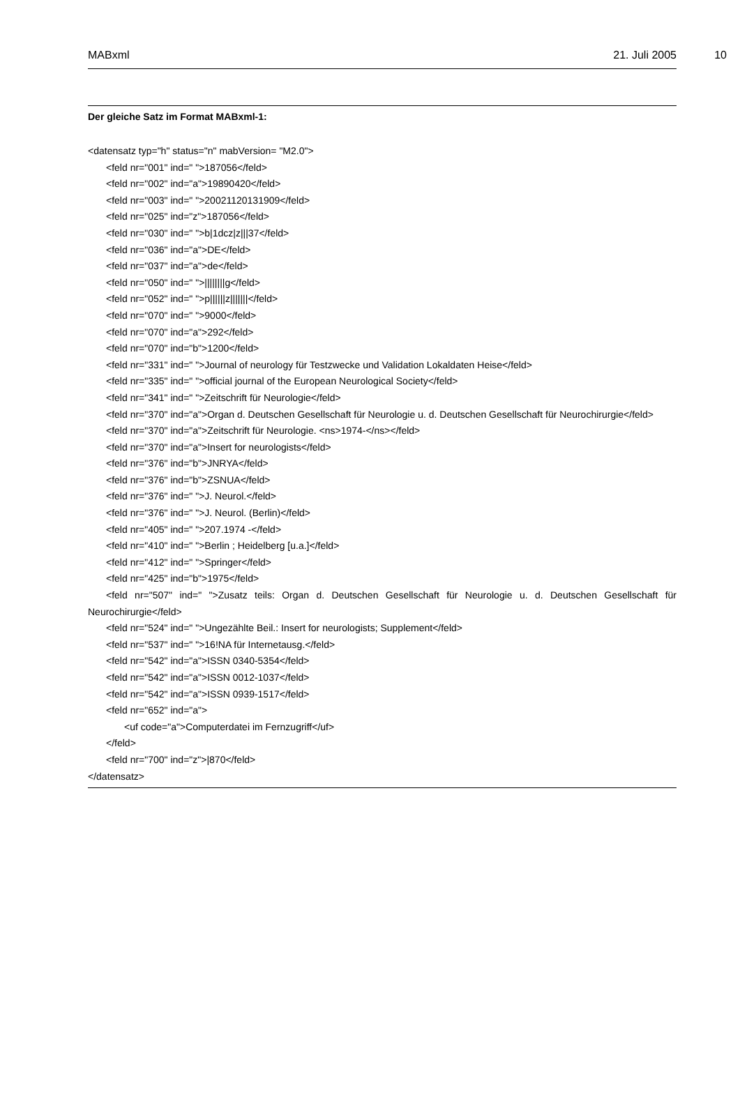MABxml 21. Juli 2005 10
Der gleiche Satz im Format MABxml-1:
<datensatz typ="h" status="n" mabVersion= "M2.0">
<feld nr="001" ind=" ">187056</feld>
<feld nr="002" ind="a">19890420</feld>
<feld nr="003" ind=" ">20021120131909</feld>
<feld nr="025" ind="z">187056</feld>
<feld nr="030" ind=" ">b|1dcz|z|||37</feld>
<feld nr="036" ind="a">DE</feld>
<feld nr="037" ind="a">de</feld>
<feld nr="050" ind=" ">||||||||g</feld>
<feld nr="052" ind=" ">p||||||z|||||||</feld>
<feld nr="070" ind=" ">9000</feld>
<feld nr="070" ind="a">292</feld>
<feld nr="070" ind="b">1200</feld>
<feld nr="331" ind=" ">Journal of neurology für Testzwecke und Validation Lokaldaten Heise</feld>
<feld nr="335" ind=" ">official journal of the European Neurological Society</feld>
<feld nr="341" ind=" ">Zeitschrift für Neurologie</feld>
<feld nr="370" ind="a">Organ d. Deutschen Gesellschaft für Neurologie u. d. Deutschen Gesellschaft für Neurochirurgie</feld>
<feld nr="370" ind="a">Zeitschrift für Neurologie. <ns>1974-</ns></feld>
<feld nr="370" ind="a">Insert for neurologists</feld>
<feld nr="376" ind="b">JNRYA</feld>
<feld nr="376" ind="b">ZSNUA</feld>
<feld nr="376" ind=" ">J. Neurol.</feld>
<feld nr="376" ind=" ">J. Neurol. (Berlin)</feld>
<feld nr="405" ind=" ">207.1974 -</feld>
<feld nr="410" ind=" ">Berlin ; Heidelberg [u.a.]</feld>
<feld nr="412" ind=" ">Springer</feld>
<feld nr="425" ind="b">1975</feld>
<feld nr="507" ind=" ">Zusatz teils: Organ d. Deutschen Gesellschaft für Neurologie u. d. Deutschen Gesellschaft für Neurochirurgie</feld>
<feld nr="524" ind=" ">Ungezählte Beil.: Insert for neurologists; Supplement</feld>
<feld nr="537" ind=" ">16!NA für Internetausg.</feld>
<feld nr="542" ind="a">ISSN 0340-5354</feld>
<feld nr="542" ind="a">ISSN 0012-1037</feld>
<feld nr="542" ind="a">ISSN 0939-1517</feld>
<feld nr="652" ind="a">
<uf code="a">Computerdatei im Fernzugriff</uf>
</feld>
<feld nr="700" ind="z">|870</feld>
</datensatz>